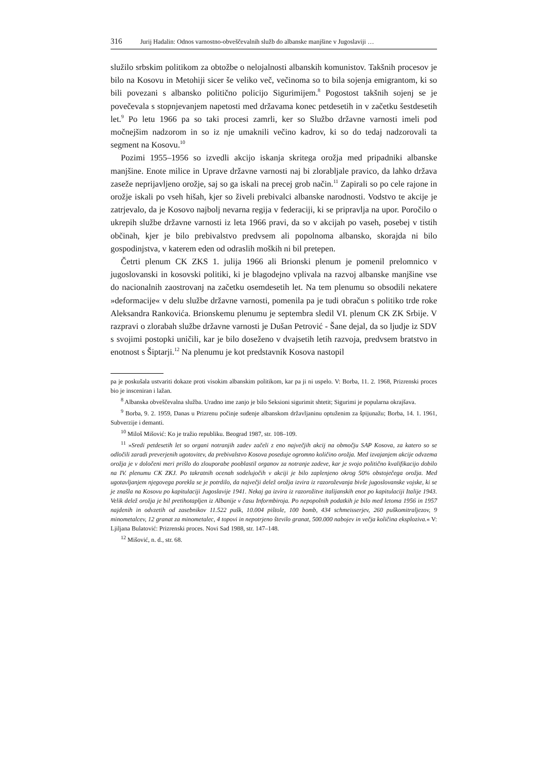316 Jurij Hadalin: Odnos varnostno-obveščevalnih služb do albanske manjšine v Jugoslaviji …
služilo srbskim politikom za obtožbe o nelojalnosti albanskih komunistov. Takšnih procesov je bilo na Kosovu in Metohiji sicer še veliko več, večinoma so to bila sojenja emigrantom, ki so bili povezani s albansko politično policijo Sigurimijem.<sup>8</sup> Pogostost takšnih sojenj se je povečevala s stopnjevanjem napetosti med državama konec petdesetih in v začetku šestdesetih let.<sup>9</sup> Po letu 1966 pa so taki procesi zamrli, ker so Službo državne varnosti imeli pod močnejšim nadzorom in so iz nje umaknili večino kadrov, ki so do tedaj nadzorovali ta segment na Kosovu.<sup>10</sup>
Pozimi 1955–1956 so izvedli akcijo iskanja skritega orožja med pripadniki albanske manjšine. Enote milice in Uprave državne varnosti naj bi zlorabljale pravico, da lahko država zaseže neprijavljeno orožje, saj so ga iskali na precej grob način.<sup>11</sup> Zapirali so po cele rajone in orožje iskali po vseh hišah, kjer so živeli prebivalci albanske narodnosti. Vodstvo te akcije je zatrjevalo, da je Kosovo najbolj nevarna regija v federaciji, ki se pripravlja na upor. Poročilo o ukrepih službe državne varnosti iz leta 1966 pravi, da so v akcijah po vaseh, posebej v tistih občinah, kjer je bilo prebivalstvo predvsem ali popolnoma albansko, skorajda ni bilo gospodinjstva, v katerem eden od odraslih moških ni bil pretepen.
Četrti plenum CK ZKS 1. julija 1966 ali Brionski plenum je pomenil prelomnico v jugoslovanski in kosovski politiki, ki je blagodejno vplivala na razvoj albanske manjšine vse do nacionalnih zaostrovanj na začetku osemdesetih let. Na tem plenumu so obsodili nekatere »deformacije« v delu službe državne varnosti, pomenila pa je tudi obračun s politiko trde roke Aleksandra Rankovića. Brionskemu plenumu je septembra sledil VI. plenum CK ZK Srbije. V razpravi o zlorabah službe državne varnosti je Dušan Petrović - Šane dejal, da so ljudje iz SDV s svojimi postopki uničili, kar je bilo doseženo v dvajsetih letih razvoja, predvsem bratstvo in enotnost s Šiptarji.<sup>12</sup> Na plenumu je kot predstavnik Kosova nastopil
pa je poskušala ustvariti dokaze proti visokim albanskim politikom, kar pa ji ni uspelo. V: Borba, 11. 2. 1968, Prizrenski proces bio je insceniran i lažan.
<sup>8</sup> Albanska obveščevalna služba. Uradno ime zanjo je bilo Seksioni sigurimit shtetit; Sigurimi je popularna okrajšava.
<sup>9</sup> Borba, 9. 2. 1959, Danas u Prizrenu počinje suđenje albanskom državljaninu optuženim za špijunažu; Borba, 14. 1. 1961, Subverzije i demanti.
<sup>10</sup> Miloš Mišović: Ko je tražio republiku. Beograd 1987, str. 108–109.
<sup>11</sup> »Sredi petdesetih let so organi notranjih zadev začeli z eno največjih akcij na območju SAP Kosova, za katero so se odločili zaradi preverjenih ugotovitev, da prebivalstvo Kosova poseduje ogromno količino orožja. Med izvajanjem akcije odvzema orožja je v določeni meri prišlo do zlouporabe pooblastil organov za notranje zadeve, kar je svojo politično kvalifikacijo dobilo na IV. plenumu CK ZKJ. Po takratnih ocenah sodelujočih v akciji je bilo zaplenjeno okrog 50% obstoječega orožja. Med ugotavljanjem njegovega porekla se je potrdilo, da največji delež orožja izvira iz razoroževanja bivše jugoslovanske vojske, ki se je znašla na Kosovu po kapitulaciji Jugoslavije 1941. Nekaj ga izvira iz razorožitve italijanskih enot po kapitulaciji Italije 1943. Velik delež orožja je bil pretihotapljen iz Albanije v času Informbiroja. Po nepopolnih podatkih je bilo med letoma 1956 in 1957 najdenih in odvzetih od zasebnikov 11.522 pušk, 10.004 pištole, 100 bomb, 434 schmeisserjev, 260 puškomitraljezov, 9 minometalcev, 12 granat za minometalec, 4 topovi in nepotrjeno število granat, 500.000 nabojev in večja količina eksploziva.« V: Ljiljana Bulatović: Prizrenski proces. Novi Sad 1988, str. 147–148.
<sup>12</sup> Mišović, n. d., str. 68.